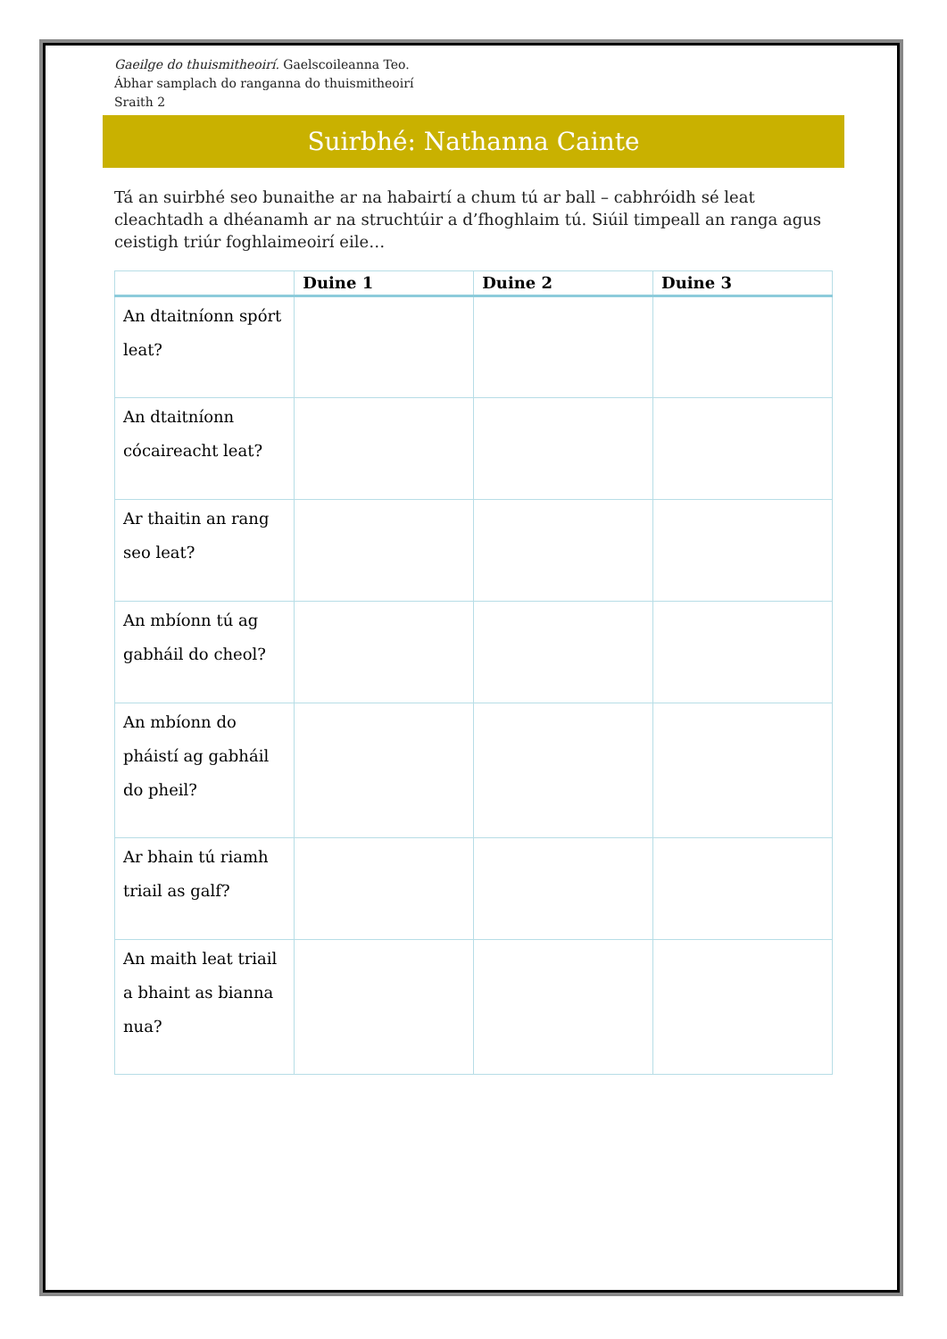Gaeilge do thuismitheoirí. Gaelscoileanna Teo.
Ábhar samplach do ranganna do thuismitheoirí
Sraith 2
Suirbhé: Nathanna Cainte
Tá an suirbhé seo bunaithe ar na habairtí a chum tú ar ball – cabhróidh sé leat cleachtadh a dhéanamh ar na struchtúir a d’fhoghlaim tú. Siúil timpeall an ranga agus ceistigh triúr foghlaimeoirí eile…
| | Duine 1 | Duine 2 | Duine 3 |
| --- | --- | --- | --- |
| An dtaitníonn spórt leat? | | | |
| An dtaitníonn cócaireacht leat? | | | |
| Ar thaitin an rang seo leat? | | | |
| An mbíonn tú ag gabháil do cheol? | | | |
| An mbíonn do pháistí ag gabháil do pheil? | | | |
| Ar bhain tú riamh triail as galf? | | | |
| An maith leat triail a bhaint as bianna nua? | | | |